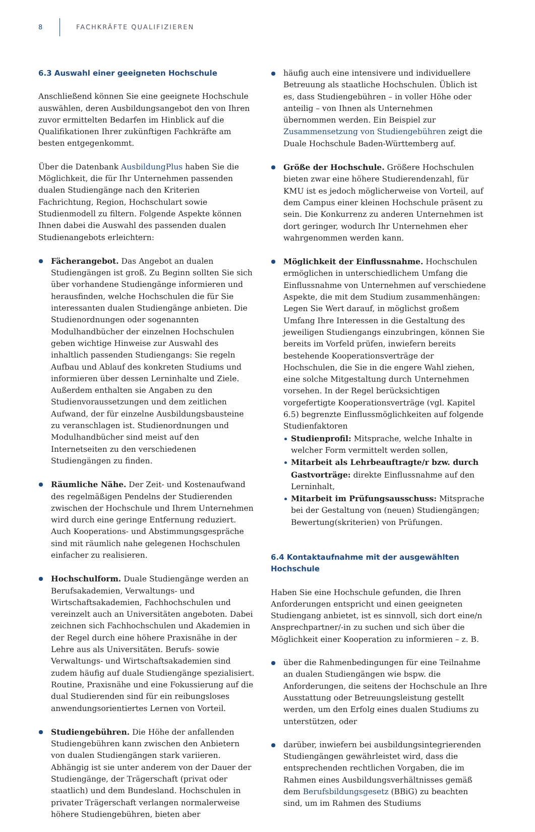8 FACHKRÄFTE QUALIFIZIEREN
6.3 Auswahl einer geeigneten Hochschule
Anschließend können Sie eine geeignete Hochschule auswählen, deren Ausbildungsangebot den von Ihren zuvor ermittelten Bedarfen im Hinblick auf die Qualifikationen Ihrer zukünftigen Fachkräfte am besten entgegenkommt.
Über die Datenbank AusbildungPlus haben Sie die Möglichkeit, die für Ihr Unternehmen passenden dualen Studiengänge nach den Kriterien Fachrichtung, Region, Hochschulart sowie Studienmodell zu filtern. Folgende Aspekte können Ihnen dabei die Auswahl des passenden dualen Studienangebots erleichtern:
Fächerangebot. Das Angebot an dualen Studiengängen ist groß. Zu Beginn sollten Sie sich über vorhandene Studiengänge informieren und herausfinden, welche Hochschulen die für Sie interessanten dualen Studiengänge anbieten. Die Studienordnungen oder sogenannten Modulhandbücher der einzelnen Hochschulen geben wichtige Hinweise zur Auswahl des inhaltlich passenden Studiengangs: Sie regeln Aufbau und Ablauf des konkreten Studiums und informieren über dessen Lerninhalte und Ziele. Außerdem enthalten sie Angaben zu den Studienvoraussetzungen und dem zeitlichen Aufwand, der für einzelne Ausbildungsbausteine zu veranschlagen ist. Studienordnungen und Modulhandbücher sind meist auf den Internetseiten zu den verschiedenen Studiengängen zu finden.
Räumliche Nähe. Der Zeit- und Kostenaufwand des regelmäßigen Pendelns der Studierenden zwischen der Hochschule und Ihrem Unternehmen wird durch eine geringe Entfernung reduziert. Auch Kooperations- und Abstimmungsgespräche sind mit räumlich nahe gelegenen Hochschulen einfacher zu realisieren.
Hochschulform. Duale Studiengänge werden an Berufsakademien, Verwaltungs- und Wirtschaftsakademien, Fachhochschulen und vereinzelt auch an Universitäten angeboten. Dabei zeichnen sich Fachhochschulen und Akademien in der Regel durch eine höhere Praxisnähe in der Lehre aus als Universitäten. Berufs- sowie Verwaltungs- und Wirtschaftsakademien sind zudem häufig auf duale Studiengänge spezialisiert. Routine, Praxisnähe und eine Fokussierung auf die dual Studierenden sind für ein reibungsloses anwendungsorientiertes Lernen von Vorteil.
Studiengebühren. Die Höhe der anfallenden Studiengebühren kann zwischen den Anbietern von dualen Studiengängen stark variieren. Abhängig ist sie unter anderem von der Dauer der Studiengänge, der Trägerschaft (privat oder staatlich) und dem Bundesland. Hochschulen in privater Trägerschaft verlangen normalerweise höhere Studiengebühren, bieten aber
häufig auch eine intensivere und individuellere Betreuung als staatliche Hochschulen. Üblich ist es, dass Studiengebühren – in voller Höhe oder anteilig – von Ihnen als Unternehmen übernommen werden. Ein Beispiel zur Zusammensetzung von Studiengebühren zeigt die Duale Hochschule Baden-Württemberg auf.
Größe der Hochschule. Größere Hochschulen bieten zwar eine höhere Studierendenzahl, für KMU ist es jedoch möglicherweise von Vorteil, auf dem Campus einer kleinen Hochschule präsent zu sein. Die Konkurrenz zu anderen Unternehmen ist dort geringer, wodurch Ihr Unternehmen eher wahrgenommen werden kann.
Möglichkeit der Einflussnahme. Hochschulen ermöglichen in unterschiedlichem Umfang die Einflussnahme von Unternehmen auf verschiedene Aspekte, die mit dem Studium zusammenhängen: Legen Sie Wert darauf, in möglichst großem Umfang Ihre Interessen in die Gestaltung des jeweiligen Studiengangs einzubringen, können Sie bereits im Vorfeld prüfen, inwiefern bereits bestehende Kooperationsverträge der Hochschulen, die Sie in die engere Wahl ziehen, eine solche Mitgestaltung durch Unternehmen vorsehen. In der Regel berücksichtigen vorgefertigte Kooperationsverträge (vgl. Kapitel 6.5) begrenzte Einflussmöglichkeiten auf folgende Studienfaktoren
Studienprofil: Mitsprache, welche Inhalte in welcher Form vermittelt werden sollen,
Mitarbeit als Lehrbeauftragte/r bzw. durch Gastvorträge: direkte Einflussnahme auf den Lerninhalt,
Mitarbeit im Prüfungsausschuss: Mitsprache bei der Gestaltung von (neuen) Studiengängen; Bewertung(skriterien) von Prüfungen.
6.4 Kontaktaufnahme mit der ausgewählten Hochschule
Haben Sie eine Hochschule gefunden, die Ihren Anforderungen entspricht und einen geeigneten Studiengang anbietet, ist es sinnvoll, sich dort eine/n Ansprechpartner/-in zu suchen und sich über die Möglichkeit einer Kooperation zu informieren – z. B.
über die Rahmenbedingungen für eine Teilnahme an dualen Studiengängen wie bspw. die Anforderungen, die seitens der Hochschule an Ihre Ausstattung oder Betreuungsleistung gestellt werden, um den Erfolg eines dualen Studiums zu unterstützen, oder
darüber, inwiefern bei ausbildungsintegrierenden Studiengängen gewährleistet wird, dass die entsprechenden rechtlichen Vorgaben, die im Rahmen eines Ausbildungsverhältnisses gemäß dem Berufsbildungsgesetz (BBiG) zu beachten sind, um im Rahmen des Studiums